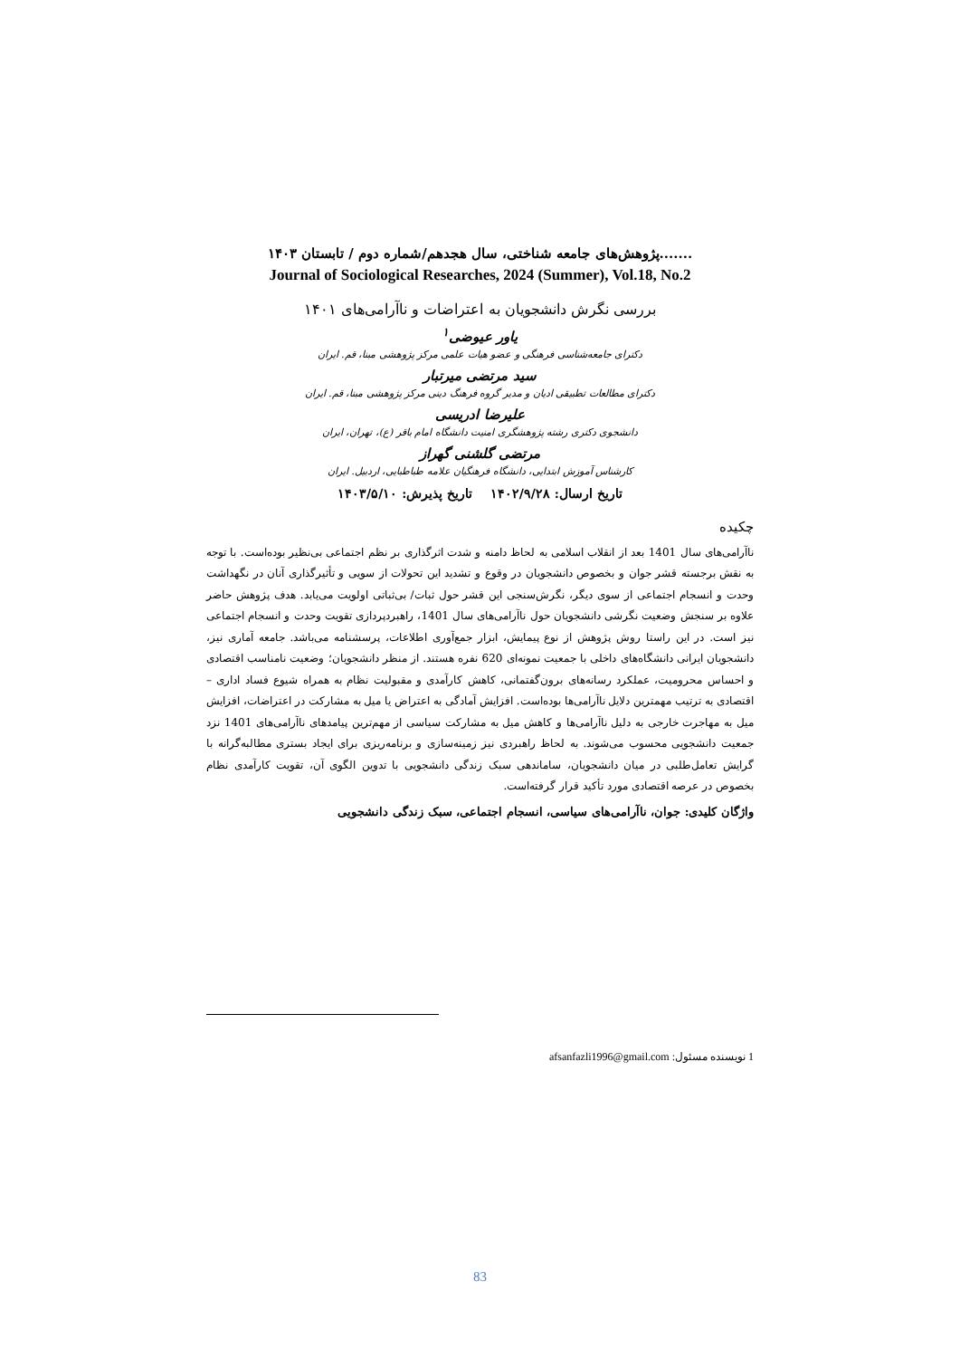.......پژوهش‌های جامعه شناختی، سال هجدهم/شماره دوم / تابستان ۱۴۰۳
Journal of Sociological Researches, 2024 (Summer), Vol.18, No.2
بررسی نگرش دانشجویان به اعتراضات و ناآرامی‌های ۱۴۰۱
یاور عیوضی<sup>۱</sup>
دکترای جامعه‌شناسی فرهنگی و عضو هیات علمی مرکز پژوهشی مبنا، قم. ایران
سید مرتضی میرتبار
دکترای مطالعات تطبیقی ادیان و مدیر گروه فرهنگ دینی مرکز پژوهشی مبنا، قم. ایران
علیرضا ادریسی
دانشجوی دکتری رشته پژوهشگری امنیت دانشگاه امام باقر (ع)، تهران، ایران
مرتضی گلشنی گهراز
کارشناس آموزش ابتدایی، دانشگاه فرهنگیان علامه طباطبایی، اردبیل. ایران
تاریخ ارسال: ۱۴۰۲/۹/۲۸ تاریخ پذیرش: ۱۴۰۳/۵/۱۰
چکیده
ناآرامی‌های سال 1401 بعد از انقلاب اسلامی به لحاظ دامنه و شدت اثرگذاری بر نظم اجتماعی بی‌نظیر بوده‌است. با توجه به نقش برجسته قشر جوان و بخصوص دانشجویان در وقوع و تشدید این تحولات از سویی و تأثیرگذاری آنان در نگهداشت وحدت و انسجام اجتماعی از سوی دیگر، نگرش‌سنجی این قشر حول ثبات/ بی‌ثباتی اولویت می‌یابد. هدف پژوهش حاضر علاوه بر سنجش وضعیت نگرشی دانشجویان حول ناآرامی‌های سال 1401، راهبردپردازی تقویت وحدت و انسجام اجتماعی نیز است. در این راستا روش پژوهش از نوع پیمایش، ابزار جمع‌آوری اطلاعات، پرسشنامه می‌باشد. جامعه آماری نیز، دانشجویان ایرانی دانشگاه‌های داخلی با جمعیت نمونه‌ای 620 نفره هستند. از منظر دانشجویان؛ وضعیت نامناسب اقتصادی و احساس محرومیت، عملکرد رسانه‌های برون‌گفتمانی، کاهش کارآمدی و مقبولیت نظام به همراه شیوع فساد اداری – اقتصادی به ترتیب مهمترین دلایل ناآرامی‌ها بوده‌است. افزایش آمادگی به اعتراض یا میل به مشارکت در اعتراضات، افزایش میل به مهاجرت خارجی به دلیل ناآرامی‌ها و کاهش میل به مشارکت سیاسی از مهم‌ترین پیامدهای ناآرامی‌های 1401 نزد جمعیت دانشجویی محسوب می‌شوند. به لحاظ راهبردی نیز زمینه‌سازی و برنامه‌ریزی برای ایجاد بستری مطالبه‌گرانه با گرایش تعامل‌طلبی در میان دانشجویان، ساماندهی سبک زندگی دانشجویی با تدوین الگوی آن، تقویت کارآمدی نظام بخصوص در عرصه اقتصادی مورد تأکید قرار گرفته‌است.
واژگان کلیدی: جوان، ناآرامی‌های سیاسی، انسجام اجتماعی، سبک زندگی دانشجویی
1 نویسنده مسئول: afsanfazli1996@gmail.com
83